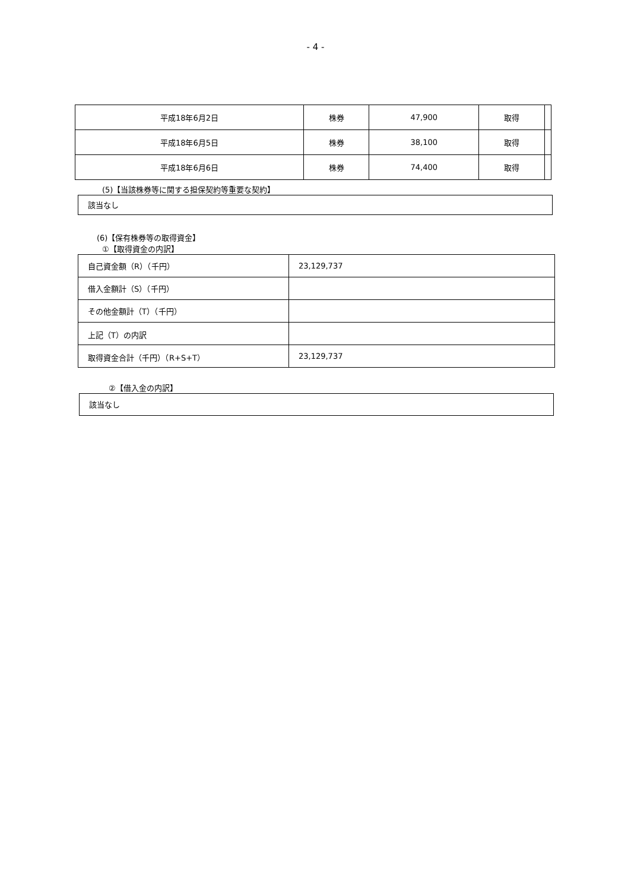- 4 -
| 平成18年6月2日 | 株券 | 47,900 | 取得 | |
| 平成18年6月5日 | 株券 | 38,100 | 取得 | |
| 平成18年6月6日 | 株券 | 74,400 | 取得 | |
(5)【当該株券等に関する担保契約等重要な契約】
該当なし
(6)【保有株券等の取得資金】
①【取得資金の内訳】
| 自己資金額（R）（千円） | 23,129,737 |
| 借入金額計（S）（千円） | |
| その他金額計（T）（千円） | |
| 上記（T）の内訳 | |
| 取得資金合計（千円）（R+S+T） | 23,129,737 |
②【借入金の内訳】
該当なし